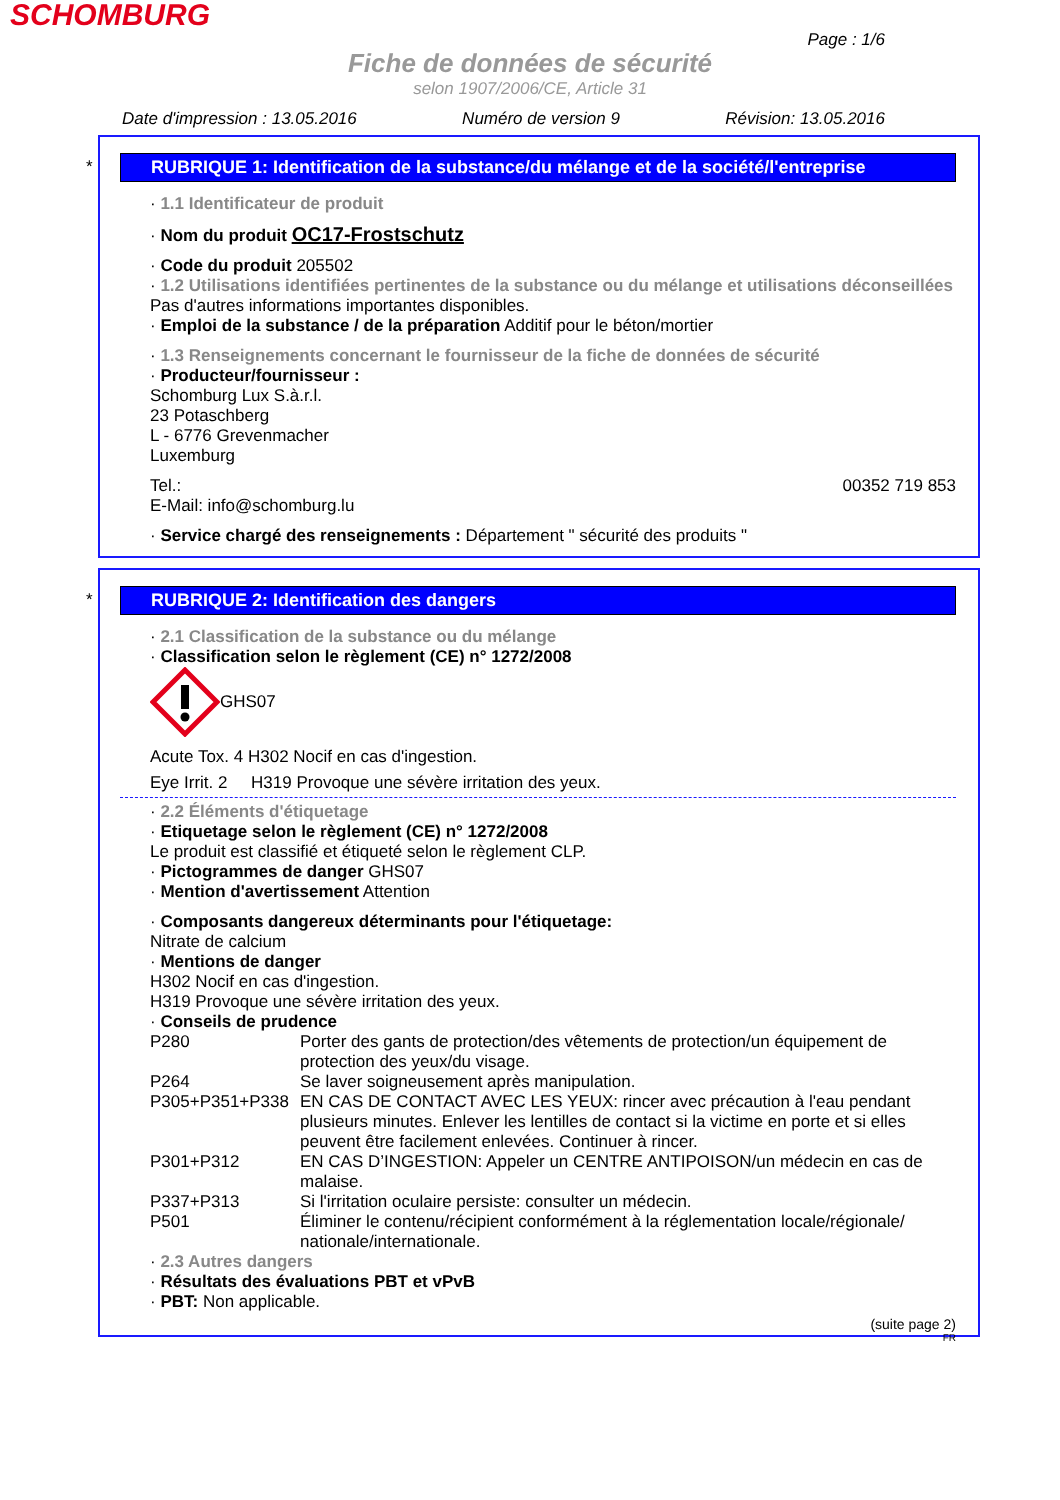SCHOMBURG
Page : 1/6
Fiche de données de sécurité
selon 1907/2006/CE, Article 31
Date d'impression : 13.05.2016 Numéro de version 9 Révision: 13.05.2016
*
RUBRIQUE 1: Identification de la substance/du mélange et de la société/l'entreprise
· 1.1 Identificateur de produit
· Nom du produit OC17-Frostschutz
· Code du produit 205502
· 1.2 Utilisations identifiées pertinentes de la substance ou du mélange et utilisations déconseillées
Pas d'autres informations importantes disponibles.
· Emploi de la substance / de la préparation Additif pour le béton/mortier
· 1.3 Renseignements concernant le fournisseur de la fiche de données de sécurité
· Producteur/fournisseur :
Schomburg Lux S.à.r.l.
23 Potaschberg
L - 6776 Grevenmacher
Luxemburg
Tel.: 00352 719 853
E-Mail: info@schomburg.lu
· Service chargé des renseignements : Département " sécurité des produits "
*
RUBRIQUE 2: Identification des dangers
· 2.1 Classification de la substance ou du mélange
· Classification selon le règlement (CE) n° 1272/2008
GHS07
Acute Tox. 4 H302 Nocif en cas d'ingestion.
Eye Irrit. 2 H319 Provoque une sévère irritation des yeux.
· 2.2 Éléments d'étiquetage
· Etiquetage selon le règlement (CE) n° 1272/2008
Le produit est classifié et étiqueté selon le règlement CLP.
· Pictogrammes de danger GHS07
· Mention d'avertissement Attention
· Composants dangereux déterminants pour l'étiquetage:
Nitrate de calcium
· Mentions de danger
H302 Nocif en cas d'ingestion.
H319 Provoque une sévère irritation des yeux.
· Conseils de prudence
| P280 | Porter des gants de protection/des vêtements de protection/un équipement de protection des yeux/du visage. |
| P264 | Se laver soigneusement après manipulation. |
| P305+P351+P338 | EN CAS DE CONTACT AVEC LES YEUX: rincer avec précaution à l'eau pendant plusieurs minutes. Enlever les lentilles de contact si la victime en porte et si elles peuvent être facilement enlevées. Continuer à rincer. |
| P301+P312 | EN CAS D’INGESTION: Appeler un CENTRE ANTIPOISON/un médecin en cas de malaise. |
| P337+P313 | Si l'irritation oculaire persiste: consulter un médecin. |
| P501 | Éliminer le contenu/récipient conformément à la réglementation locale/régionale/ nationale/internationale. |
· 2.3 Autres dangers
· Résultats des évaluations PBT et vPvB
· PBT: Non applicable.
(suite page 2)
FR